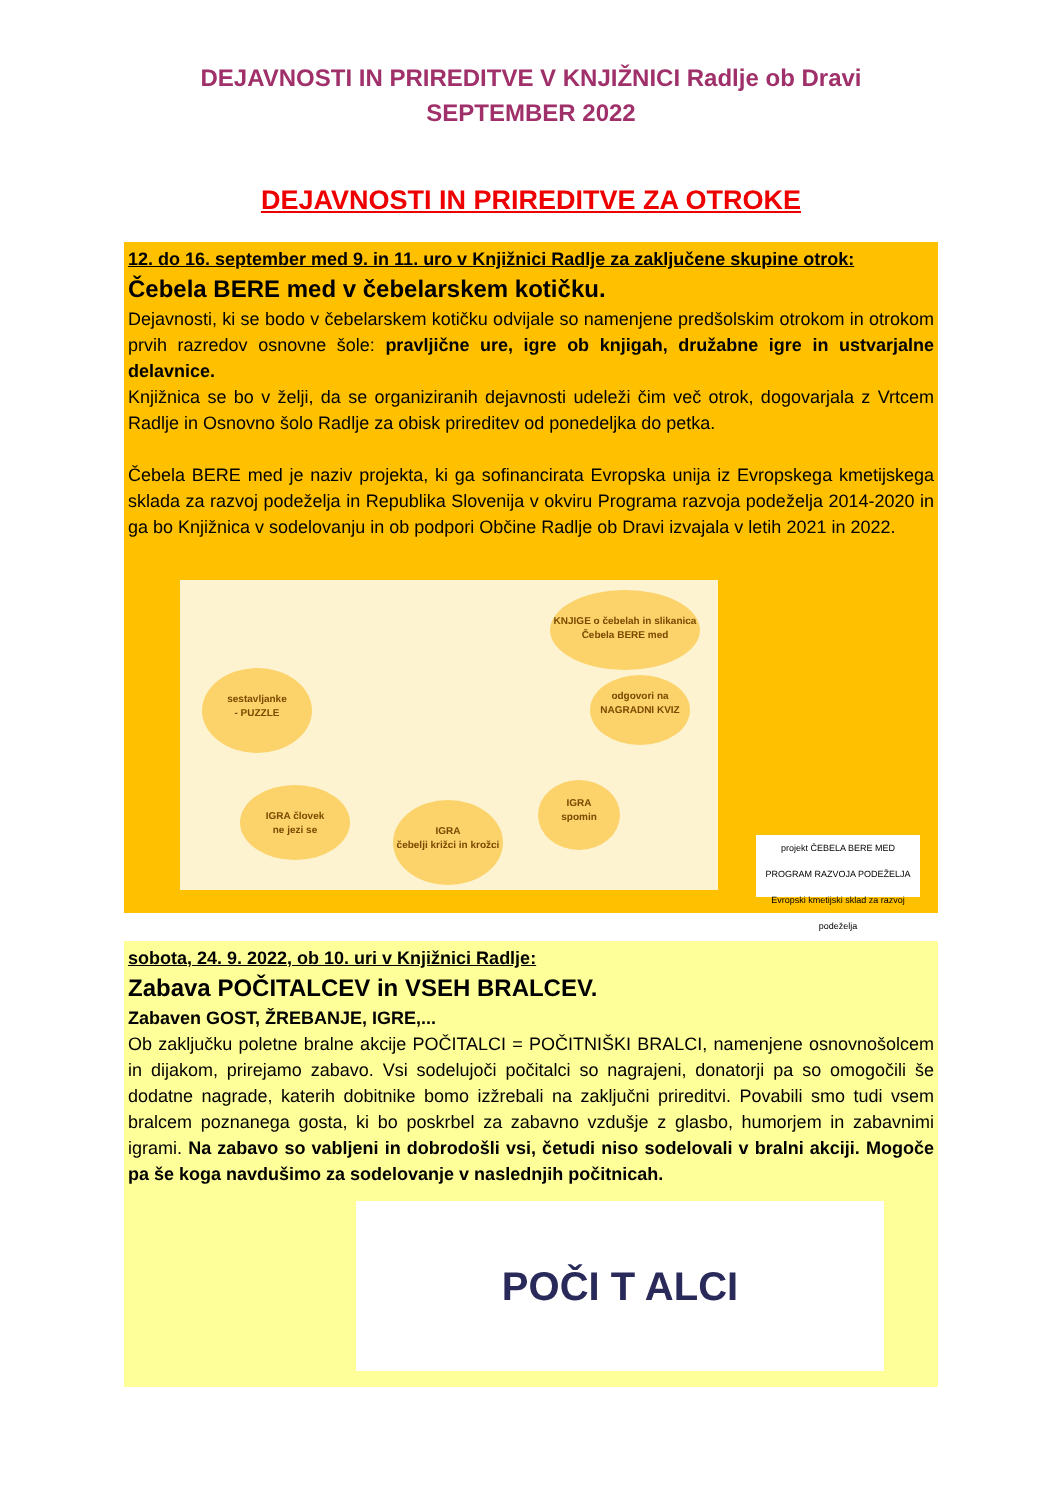DEJAVNOSTI IN PRIREDITVE V KNJIŽNICI Radlje ob Dravi
SEPTEMBER 2022
DEJAVNOSTI IN PRIREDITVE ZA OTROKE
12. do 16. september med 9. in 11. uro v Knjižnici Radlje za zaključene skupine otrok:
Čebela BERE med v čebelarskem kotičku.
Dejavnosti, ki se bodo v čebelarskem kotičku odvijale so namenjene predšolskim otrokom in otrokom prvih razredov osnovne šole: pravljične ure, igre ob knjigah, družabne igre in ustvarjalne delavnice.
Knjižnica se bo v želji, da se organiziranih dejavnosti udeleži čim več otrok, dogovarjala z Vrtcem Radlje in Osnovno šolo Radlje za obisk prireditev od ponedeljka do petka.
Čebela BERE med je naziv projekta, ki ga sofinancirata Evropska unija iz Evropskega kmetijskega sklada za razvoj podeželja in Republika Slovenija v okviru Programa razvoja podeželja 2014-2020 in ga bo Knjižnica v sodelovanju in ob podpori Občine Radlje ob Dravi izvajala v letih 2021 in 2022.
KNJIGE o čebelah in slikanica
Čebela BERE med
sestavljanke
- PUZZLE
odgovori na NAGRADNI KVIZ
IGRA človek
ne jezi se
IGRA
čebelji križci in krožci
IGRA
spomin
projekt ČEBELA BERE MED
PROGRAM RAZVOJA PODEŽELJA
Evropski kmetijski sklad za razvoj podeželja
sobota, 24. 9. 2022, ob 10. uri v Knjižnici Radlje:
Zabava POČITALCEV in VSEH BRALCEV.
Zabaven GOST, ŽREBANJE, IGRE,...
Ob zaključku poletne bralne akcije POČITALCI = POČITNIŠKI BRALCI, namenjene osnovnošolcem in dijakom, prirejamo zabavo. Vsi sodelujoči počitalci so nagrajeni, donatorji pa so omogočili še dodatne nagrade, katerih dobitnike bomo izžrebali na zaključni prireditvi. Povabili smo tudi vsem bralcem poznanega gosta, ki bo poskrbel za zabavno vzdušje z glasbo, humorjem in zabavnimi igrami. Na zabavo so vabljeni in dobrodošli vsi, četudi niso sodelovali v bralni akciji. Mogoče pa še koga navdušimo za sodelovanje v naslednjih počitnicah.
POČI T ALCI